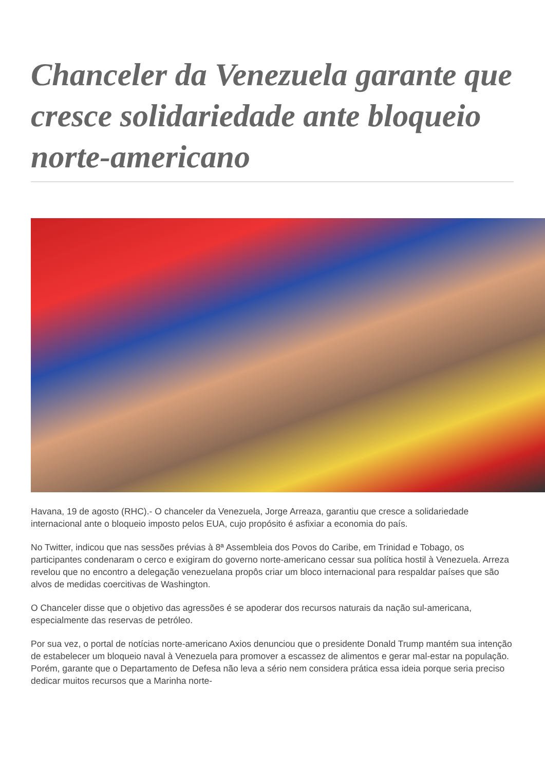Chanceler da Venezuela garante que cresce solidariedade ante bloqueio norte-americano
Havana, 19 de agosto (RHC).- O chanceler da Venezuela, Jorge Arreaza, garantiu que cresce a solidariedade internacional ante o bloqueio imposto pelos EUA, cujo propósito é asfixiar a economia do país.
No Twitter, indicou que nas sessões prévias à 8ª Assembleia dos Povos do Caribe, em Trinidad e Tobago, os participantes condenaram o cerco e exigiram do governo norte-americano cessar sua política hostil à Venezuela. Arreza revelou que no encontro a delegação venezuelana propôs criar um bloco internacional para respaldar países que são alvos de medidas coercitivas de Washington.
O Chanceler disse que o objetivo das agressões é se apoderar dos recursos naturais da nação sul-americana, especialmente das reservas de petróleo.
Por sua vez, o portal de notícias norte-americano Axios denunciou que o presidente Donald Trump mantém sua intenção de estabelecer um bloqueio naval à Venezuela para promover a escassez de alimentos e gerar mal-estar na população. Porém, garante que o Departamento de Defesa não leva a sério nem considera prática essa ideia porque seria preciso dedicar muitos recursos que a Marinha norte-